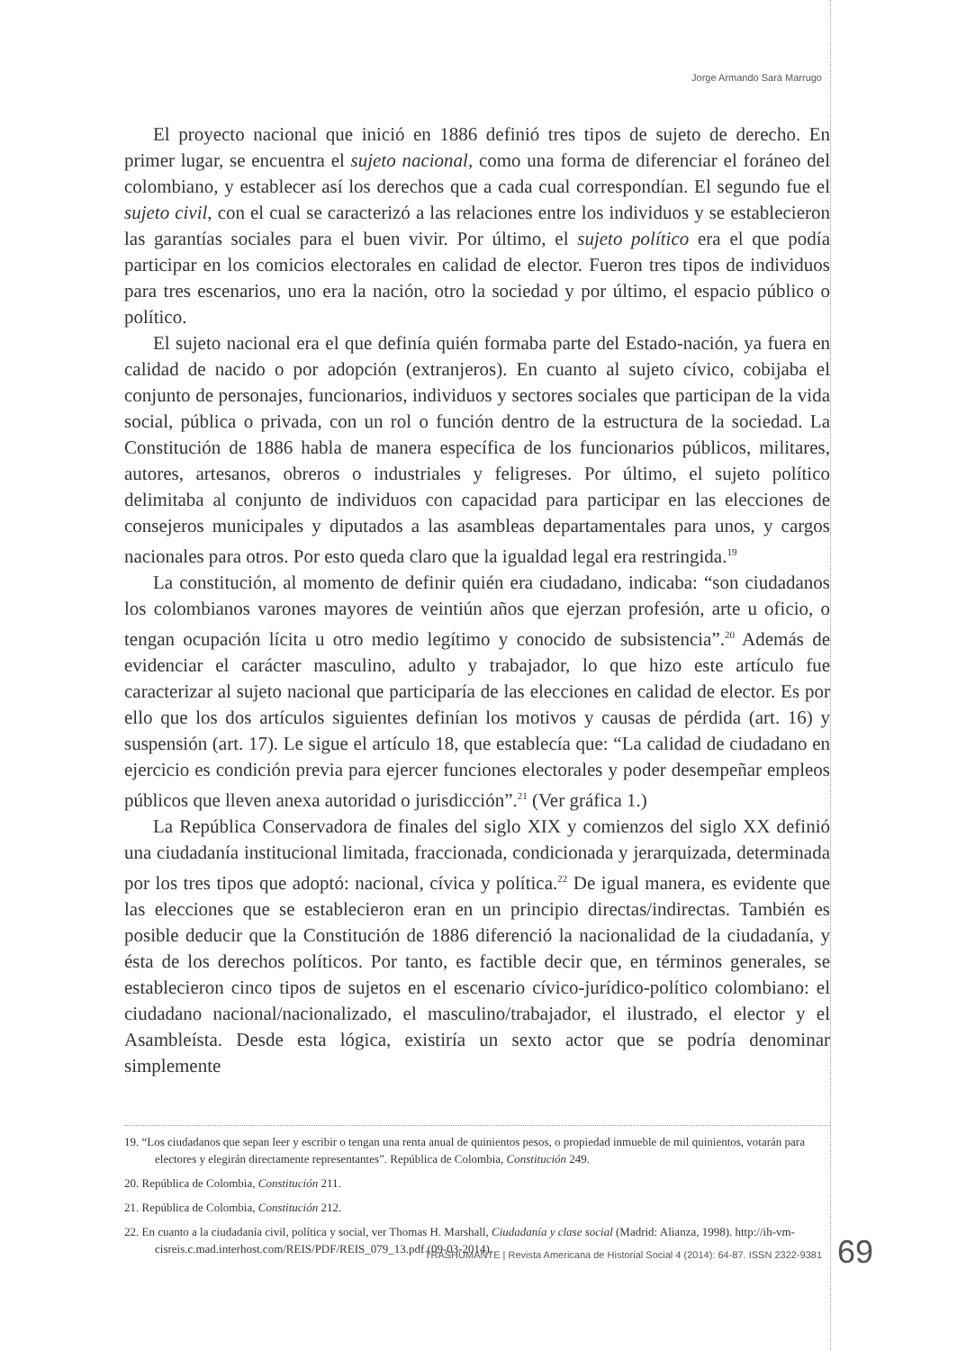Jorge Armando Sará Marrugo
El proyecto nacional que inició en 1886 definió tres tipos de sujeto de derecho. En primer lugar, se encuentra el sujeto nacional, como una forma de diferenciar el foráneo del colombiano, y establecer así los derechos que a cada cual correspondían. El segundo fue el sujeto civil, con el cual se caracterizó a las relaciones entre los individuos y se establecieron las garantías sociales para el buen vivir. Por último, el sujeto político era el que podía participar en los comicios electorales en calidad de elector. Fueron tres tipos de individuos para tres escenarios, uno era la nación, otro la sociedad y por último, el espacio público o político.
El sujeto nacional era el que definía quién formaba parte del Estado-nación, ya fuera en calidad de nacido o por adopción (extranjeros). En cuanto al sujeto cívico, cobijaba el conjunto de personajes, funcionarios, individuos y sectores sociales que participan de la vida social, pública o privada, con un rol o función dentro de la estructura de la sociedad. La Constitución de 1886 habla de manera específica de los funcionarios públicos, militares, autores, artesanos, obreros o industriales y feligreses. Por último, el sujeto político delimitaba al conjunto de individuos con capacidad para participar en las elecciones de consejeros municipales y diputados a las asambleas departamentales para unos, y cargos nacionales para otros. Por esto queda claro que la igualdad legal era restringida.<sup>19</sup>
La constitución, al momento de definir quién era ciudadano, indicaba: “son ciudadanos los colombianos varones mayores de veintiún años que ejerzan profesión, arte u oficio, o tengan ocupación lícita u otro medio legítimo y conocido de subsistencia”.<sup>20</sup> Además de evidenciar el carácter masculino, adulto y trabajador, lo que hizo este artículo fue caracterizar al sujeto nacional que participaría de las elecciones en calidad de elector. Es por ello que los dos artículos siguientes definían los motivos y causas de pérdida (art. 16) y suspensión (art. 17). Le sigue el artículo 18, que establecía que: “La calidad de ciudadano en ejercicio es condición previa para ejercer funciones electorales y poder desempeñar empleos públicos que lleven anexa autoridad o jurisdicción”.<sup>21</sup> (Ver gráfica 1.)
La República Conservadora de finales del siglo XIX y comienzos del siglo XX definió una ciudadanía institucional limitada, fraccionada, condicionada y jerarquizada, determinada por los tres tipos que adoptó: nacional, cívica y política.<sup>22</sup> De igual manera, es evidente que las elecciones que se establecieron eran en un principio directas/indirectas. También es posible deducir que la Constitución de 1886 diferenció la nacionalidad de la ciudadanía, y ésta de los derechos políticos. Por tanto, es factible decir que, en términos generales, se establecieron cinco tipos de sujetos en el escenario cívico-jurídico-político colombiano: el ciudadano nacional/nacionalizado, el masculino/trabajador, el ilustrado, el elector y el Asambleísta. Desde esta lógica, existiría un sexto actor que se podría denominar simplemente
19. “Los ciudadanos que sepan leer y escribir o tengan una renta anual de quinientos pesos, o propiedad inmueble de mil quinientos, votarán para electores y elegirán directamente representantes”. República de Colombia, Constitución 249.
20. República de Colombia, Constitución 211.
21. República de Colombia, Constitución 212.
22. En cuanto a la ciudadanía civil, política y social, ver Thomas H. Marshall, Ciudadanía y clase social (Madrid: Alianza, 1998). http://ih-vm-cisreis.c.mad.interhost.com/REIS/PDF/REIS_079_13.pdf (09-03-2014).
TRASHUMANTE | Revista Americana de Historial Social 4 (2014): 64-87. ISSN 2322-9381
69